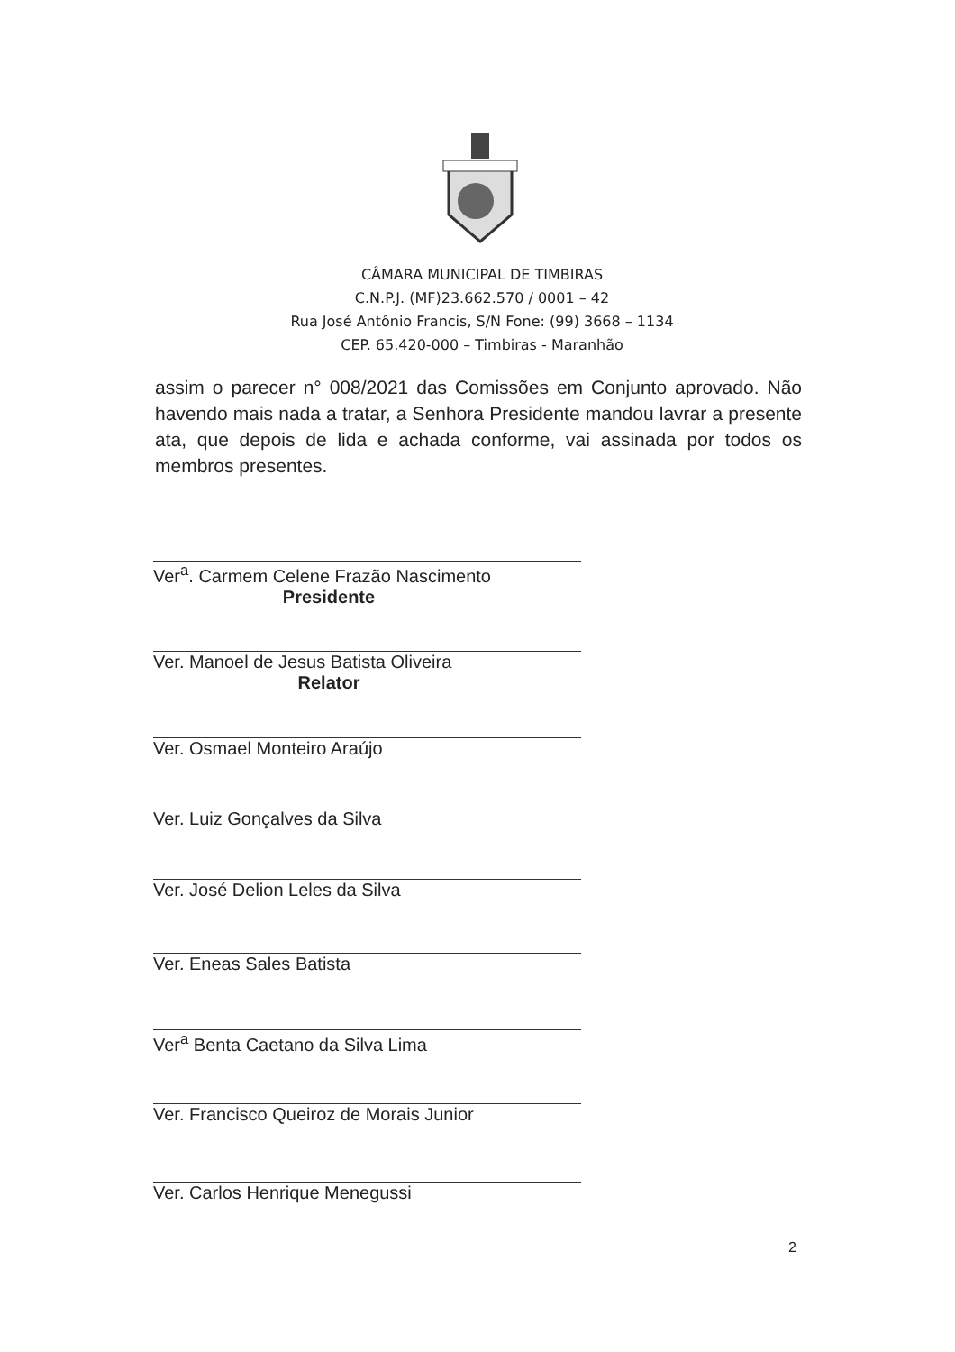CÂMARA MUNICIPAL DE TIMBIRAS
C.N.P.J. (MF)23.662.570 / 0001 – 42
Rua José Antônio Francis, S/N Fone: (99) 3668 – 1134
CEP. 65.420-000 – Timbiras - Maranhão
assim o parecer n° 008/2021 das Comissões em Conjunto aprovado. Não havendo mais nada a tratar, a Senhora Presidente mandou lavrar a presente ata, que depois de lida e achada conforme, vai assinada por todos os membros presentes.
Ver<sup>a</sup>. Carmem Celene Frazão Nascimento
Presidente
Ver. Manoel de Jesus Batista Oliveira
Relator
Ver. Osmael Monteiro Araújo
Ver. Luiz Gonçalves da Silva
Ver. José Delion Leles da Silva
Ver. Eneas Sales Batista
Ver<sup>a</sup> Benta Caetano da Silva Lima
Ver. Francisco Queiroz de Morais Junior
Ver. Carlos Henrique Menegussi
2